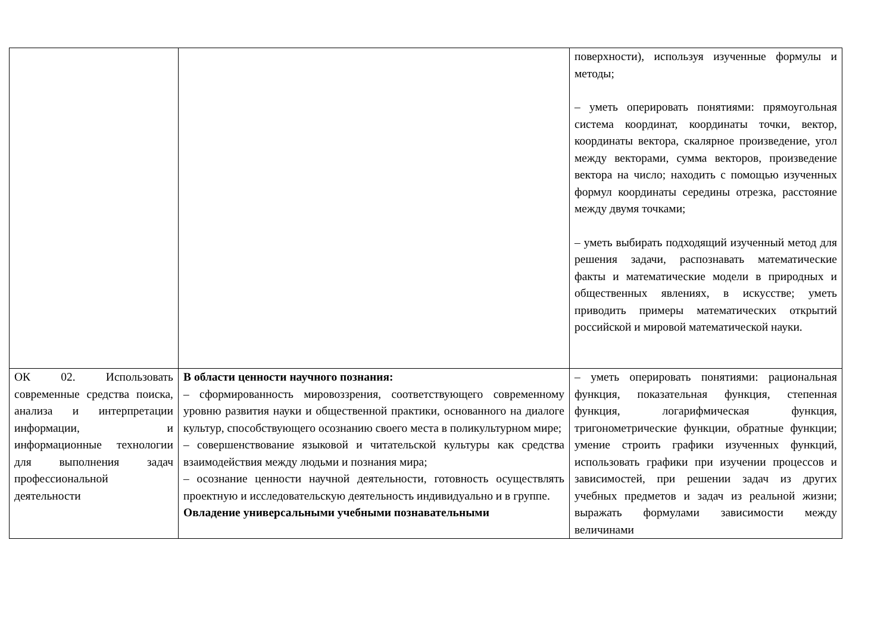| | | поверхности), используя изученные формулы и методы; – уметь оперировать понятиями: прямоугольная система координат, координаты точки, вектор, координаты вектора, скалярное произведение, угол между векторами, сумма векторов, произведение вектора на число; находить с помощью изученных формул координаты середины отрезка, расстояние между двумя точками; – уметь выбирать подходящий изученный метод для решения задачи, распознавать математические факты и математические модели в природных и общественных явлениях, в искусстве; уметь приводить примеры математических открытий российской и мировой математической науки. |
| ОК 02. Использовать современные средства поиска, анализа и интерпретации информации, и информационные технологии для выполнения задач профессиональной деятельности | В области ценности научного познания: – сформированность мировоззрения, соответствующего современному уровню развития науки и общественной практики, основанного на диалоге культур, способствующего осознанию своего места в поликультурном мире; – совершенствование языковой и читательской культуры как средства взаимодействия между людьми и познания мира; – осознание ценности научной деятельности, готовность осуществлять проектную и исследовательскую деятельность индивидуально и в группе. Овладение универсальными учебными познавательными | – уметь оперировать понятиями: рациональная функция, показательная функция, степенная функция, логарифмическая функция, тригонометрические функции, обратные функции; умение строить графики изученных функций, использовать графики при изучении процессов и зависимостей, при решении задач из других учебных предметов и задач из реальной жизни; выражать формулами зависимости между величинами |